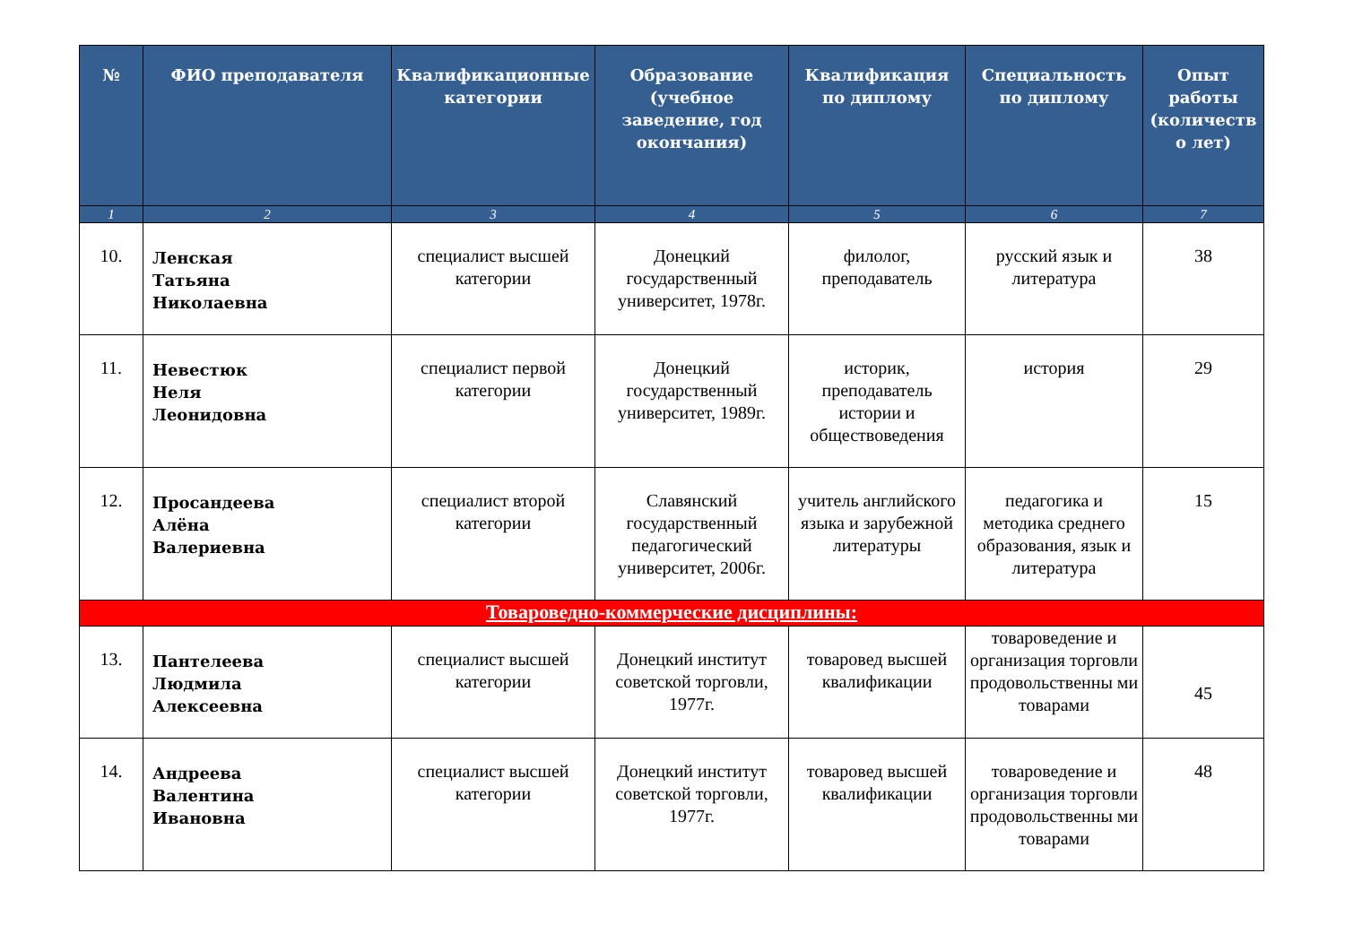| № | ФИО преподавателя | Квалификационные категории | Образование (учебное заведение, год окончания) | Квалификация по диплому | Специальность по диплому | Опыт работы (количеств о лет) |
| --- | --- | --- | --- | --- | --- | --- |
| 1 | 2 | 3 | 4 | 5 | 6 | 7 |
| 10. | Ленская Татьяна Николаевна | специалист высшей категории | Донецкий государственный университет, 1978г. | филолог, преподаватель | русский язык и литература | 38 |
| 11. | Невестюк Неля Леонидовна | специалист первой категории | Донецкий государственный университет, 1989г. | историк, преподаватель истории и обществоведения | история | 29 |
| 12. | Просандеева Алёна Валериевна | специалист второй категории | Славянский государственный педагогический университет, 2006г. | учитель английского языка и зарубежной литературы | педагогика и методика среднего образования, язык и литература | 15 |
| Товароведно-коммерческие дисциплины: | | | | | | |
| 13. | Пантелеева Людмила Алексеевна | специалист высшей категории | Донецкий институт советской торговли, 1977г. | товаровед высшей квалификации | товароведение и организация торговли продовольственны ми товарами | 45 |
| 14. | Андреева Валентина Ивановна | специалист высшей категории | Донецкий институт советской торговли, 1977г. | товаровед высшей квалификации | товароведение и организация торговли продовольственны ми товарами | 48 |